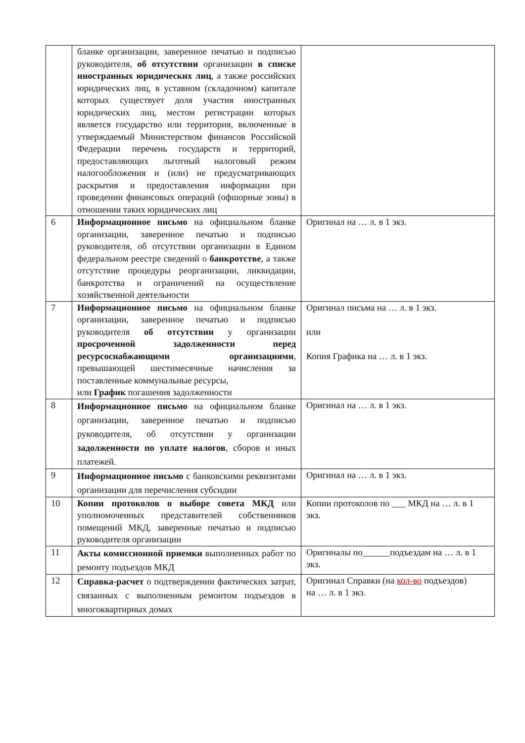| | бланке организации, заверенное печатью и подписью руководителя, об отсутствии организации в списке иностранных юридических лиц , а также российских юридических лиц, в уставном (складочном) капитале которых существует доля участия иностранных юридических лиц, местом регистрации которых является государство или территория, включенные в утверждаемый Министерством финансов Российской Федерации перечень государств и территорий, предоставляющих льготный налоговый режим налогообложения и (или) не предусматривающих раскрытия и предоставления информации при проведении финансовых операций (офшорные зоны) в отношении таких юридических лиц | |
| 6 | Информационное письмо на официальном бланке организации, заверенное печатью и подписью руководителя, об отсутствии организации в Едином федеральном реестре сведений о банкротстве , а также отсутствие процедуры реорганизации, ликвидации, банкротства и ограничений на осуществление хозяйственной деятельности | Оригинал на … л. в 1 экз. |
| 7 | Информационное письмо на официальном бланке организации, заверенное печатью и подписью руководителя об отсутствии у организации просроченной задолженности перед ресурсоснабжающими организациями , превышающей шестимесячные начисления за поставленные коммунальные ресурсы, или График погашения задолженности | Оригинал письма на … л. в 1 экз. или Копия Графика на … л. в 1 экз. |
| 8 | Информационное письмо на официальном бланке организации, заверенное печатью и подписью руководителя, об отсутствии у организации задолженности по уплате налогов , сборов и иных платежей. | Оригинал на … л. в 1 экз. |
| 9 | Информационное письмо с банковскими реквизитами организации для перечисления субсидии | Оригинал на … л. в 1 экз. |
| 10 | Копии протоколов о выборе совета МКД или уполномоченных представителей собственников помещений МКД, заверенные печатью и подписью руководителя организации | Копии протоколов по ___ МКД на … л. в 1 экз. |
| 11 | Акты комиссионной приемки выполненных работ по ремонту подъездов МКД | Оригиналы по______подъездам на … л. в 1 экз. |
| 12 | Справка-расчет о подтверждении фактических затрат, связанных с выполненным ремонтом подъездов в многоквартирных домах | Оригинал Справки (на кол-во подъездов) на … л. в 1 экз. |